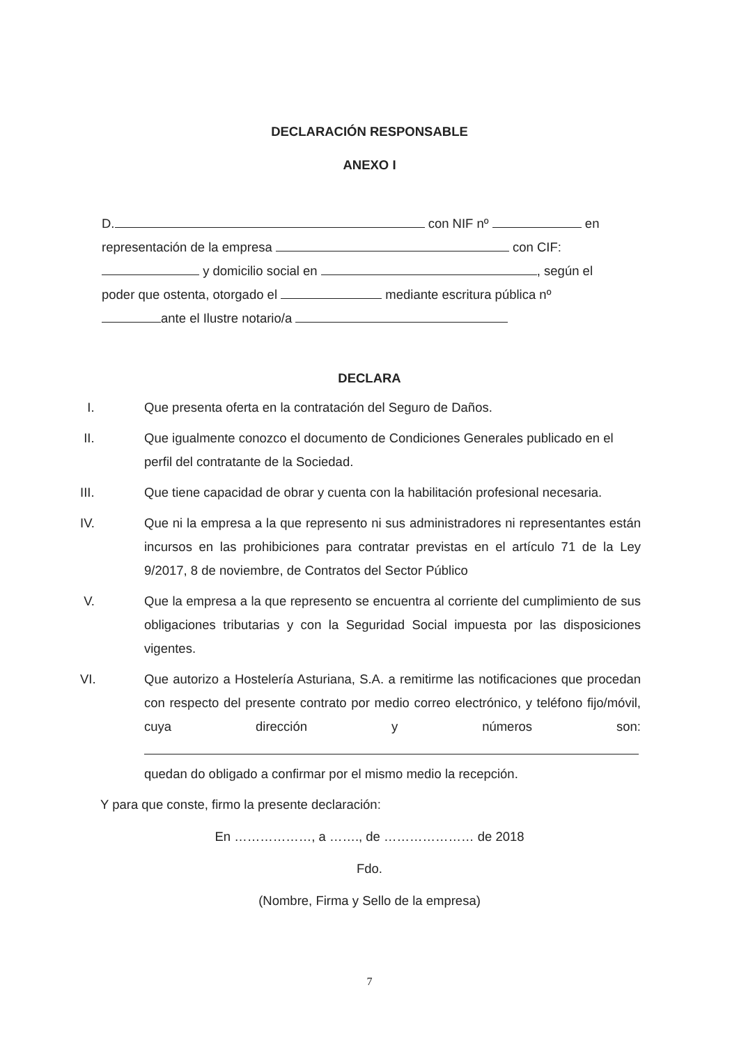DECLARACIÓN RESPONSABLE
ANEXO I
D. con NIF nº en
representación de la empresa con CIF:
y domicilio social en , según el
poder que ostenta, otorgado el mediante escritura pública nº
ante el Ilustre notario/a
DECLARA
I. Que presenta oferta en la contratación del Seguro de Daños.
II. Que igualmente conozco el documento de Condiciones Generales publicado en el
perfil del contratante de la Sociedad.
III. Que tiene capacidad de obrar y cuenta con la habilitación profesional necesaria.
IV. Que ni la empresa a la que represento ni sus administradores ni representantes están incursos en las prohibiciones para contratar previstas en el artículo 71 de la Ley 9/2017, 8 de noviembre, de Contratos del Sector Público
V. Que la empresa a la que represento se encuentra al corriente del cumplimiento de sus obligaciones tributarias y con la Seguridad Social impuesta por las disposiciones vigentes.
VI. Que autorizo a Hostelería Asturiana, S.A. a remitirme las notificaciones que procedan con respecto del presente contrato por medio correo electrónico, y teléfono fijo/móvil, cuya dirección y números son: quedan do obligado a confirmar por el mismo medio la recepción.
Y para que conste, firmo la presente declaración:
En ………………, a ……., de ………………… de 2018
Fdo.
(Nombre, Firma y Sello de la empresa)
7